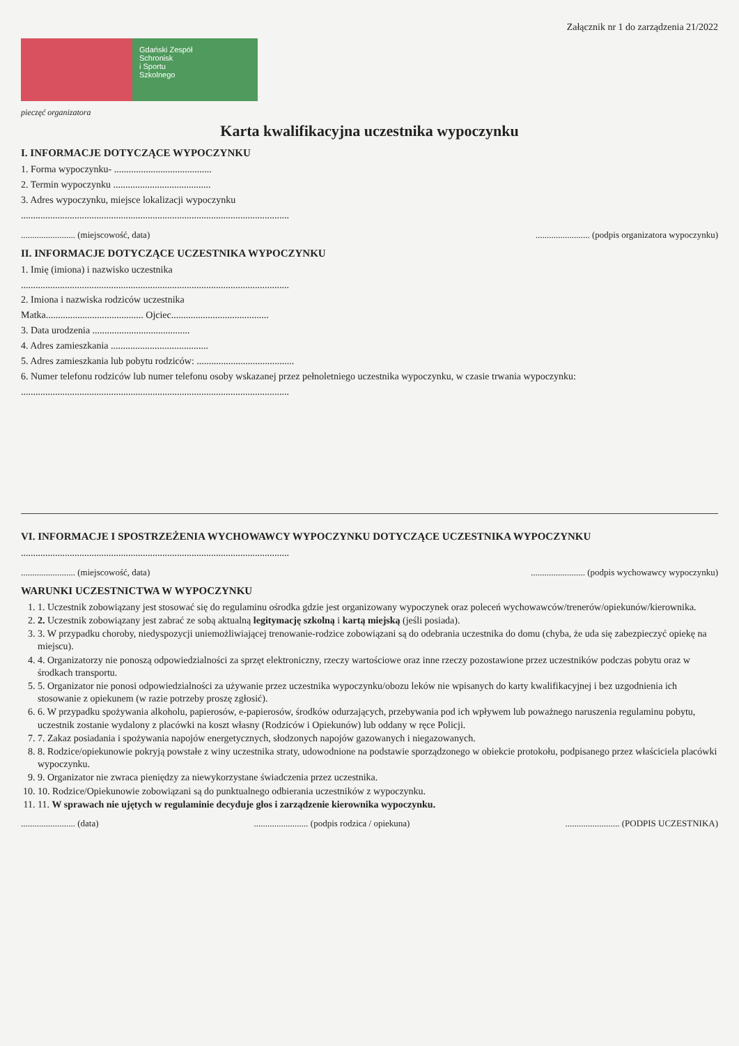Załącznik nr 1 do zarządzenia 21/2022
Gdański Zespół
Schronisk
i Sportu
Szkolnego
pieczęć organizatora
Karta kwalifikacyjna uczestnika wypoczynku
I. INFORMACJE DOTYCZĄCE WYPOCZYNKU
1. Forma wypoczynku- ........................................
2. Termin wypoczynku ........................................
3. Adres wypoczynku, miejsce lokalizacji wypoczynku
..............................................................................................................
........................ (miejscowość, data)........................ (podpis organizatora wypoczynku)
II. INFORMACJE DOTYCZĄCE UCZESTNIKA WYPOCZYNKU
1. Imię (imiona) i nazwisko uczestnika
..............................................................................................................
2. Imiona i nazwiska rodziców uczestnika
Matka........................................ Ojciec........................................
3. Data urodzenia ........................................
4. Adres zamieszkania ........................................
5. Adres zamieszkania lub pobytu rodziców: ........................................
6. Numer telefonu rodziców lub numer telefonu osoby wskazanej przez pełnoletniego uczestnika wypoczynku, w czasie trwania wypoczynku:
..............................................................................................................
VI. INFORMACJE I SPOSTRZEŻENIA WYCHOWAWCY WYPOCZYNKU DOTYCZĄCE UCZESTNIKA WYPOCZYNKU
..............................................................................................................
........................ (miejscowość, data)........................ (podpis wychowawcy wypoczynku)
WARUNKI UCZESTNICTWA W WYPOCZYNKU
1. 1. Uczestnik zobowiązany jest stosować się do regulaminu ośrodka gdzie jest organizowany wypoczynek oraz poleceń wychowawców/trenerów/opiekunów/kierownika.
2. 2. Uczestnik zobowiązany jest zabrać ze sobą aktualną legitymację szkolną i kartą miejską (jeśli posiada).
3. 3. W przypadku choroby, niedyspozycji uniemożliwiającej trenowanie-rodzice zobowiązani są do odebrania uczestnika do domu (chyba, że uda się zabezpieczyć opiekę na miejscu).
4. 4. Organizatorzy nie ponoszą odpowiedzialności za sprzęt elektroniczny, rzeczy wartościowe oraz inne rzeczy pozostawione przez uczestników podczas pobytu oraz w środkach transportu.
5. 5. Organizator nie ponosi odpowiedzialności za używanie przez uczestnika wypoczynku/obozu leków nie wpisanych do karty kwalifikacyjnej i bez uzgodnienia ich stosowanie z opiekunem (w razie potrzeby proszę zgłosić).
6. 6. W przypadku spożywania alkoholu, papierosów, e-papierosów, środków odurzających, przebywania pod ich wpływem lub poważnego naruszenia regulaminu pobytu, uczestnik zostanie wydalony z placówki na koszt własny (Rodziców i Opiekunów) lub oddany w ręce Policji.
7. 7. Zakaz posiadania i spożywania napojów energetycznych, słodzonych napojów gazowanych i niegazowanych.
8. 8. Rodzice/opiekunowie pokryją powstałe z winy uczestnika straty, udowodnione na podstawie sporządzonego w obiekcie protokołu, podpisanego przez właściciela placówki wypoczynku.
9. 9. Organizator nie zwraca pieniędzy za niewykorzystane świadczenia przez uczestnika.
10. 10. Rodzice/Opiekunowie zobowiązani są do punktualnego odbierania uczestników z wypoczynku.
11. 11. W sprawach nie ujętych w regulaminie decyduje głos i zarządzenie kierownika wypoczynku.
........................ (data)........................ (podpis rodzica / opiekuna)........................ (PODPIS UCZESTNIKA)